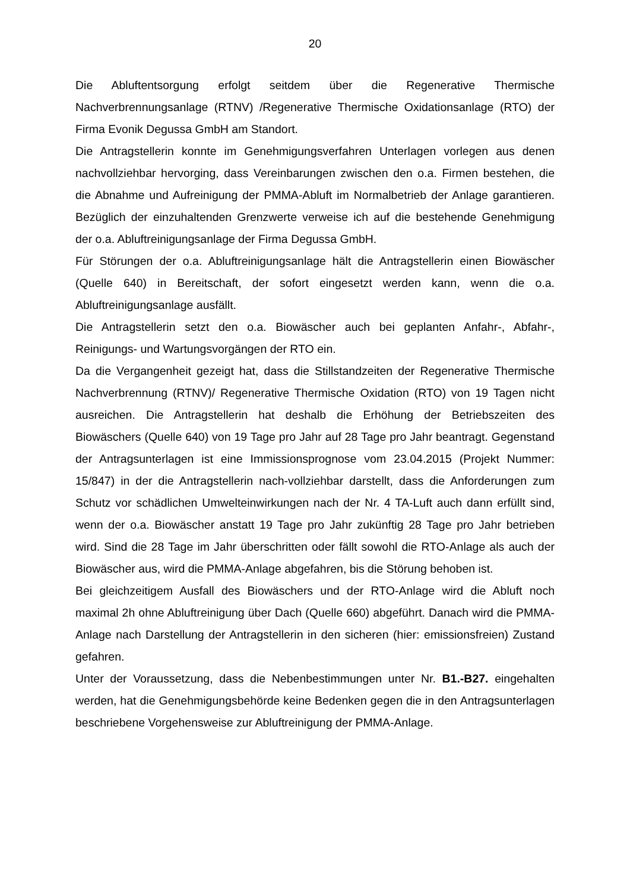20
Die Abluftentsorgung erfolgt seitdem über die Regenerative Thermische Nachverbrennungsanlage (RTNV) /Regenerative Thermische Oxidationsanlage (RTO) der Firma Evonik Degussa GmbH am Standort.
Die Antragstellerin konnte im Genehmigungsverfahren Unterlagen vorlegen aus denen nachvollziehbar hervorging, dass Vereinbarungen zwischen den o.a. Firmen bestehen, die die Abnahme und Aufreinigung der PMMA-Abluft im Normalbetrieb der Anlage garantieren. Bezüglich der einzuhaltenden Grenzwerte verweise ich auf die bestehende Genehmigung der o.a. Abluftreinigungsanlage der Firma Degussa GmbH.
Für Störungen der o.a. Abluftreinigungsanlage hält die Antragstellerin einen Biowäscher (Quelle 640) in Bereitschaft, der sofort eingesetzt werden kann, wenn die o.a. Abluftreinigungsanlage ausfällt.
Die Antragstellerin setzt den o.a. Biowäscher auch bei geplanten Anfahr-, Abfahr-, Reinigungs- und Wartungsvorgängen der RTO ein.
Da die Vergangenheit gezeigt hat, dass die Stillstandzeiten der Regenerative Thermische Nachverbrennung (RTNV)/ Regenerative Thermische Oxidation (RTO) von 19 Tagen nicht ausreichen. Die Antragstellerin hat deshalb die Erhöhung der Betriebszeiten des Biowäschers (Quelle 640) von 19 Tage pro Jahr auf 28 Tage pro Jahr beantragt. Gegenstand der Antragsunterlagen ist eine Immissionsprognose vom 23.04.2015 (Projekt Nummer: 15/847) in der die Antragstellerin nach-vollziehbar darstellt, dass die Anforderungen zum Schutz vor schädlichen Umwelteinwirkungen nach der Nr. 4 TA-Luft auch dann erfüllt sind, wenn der o.a. Biowäscher anstatt 19 Tage pro Jahr zukünftig 28 Tage pro Jahr betrieben wird. Sind die 28 Tage im Jahr überschritten oder fällt sowohl die RTO-Anlage als auch der Biowäscher aus, wird die PMMA-Anlage abgefahren, bis die Störung behoben ist.
Bei gleichzeitigem Ausfall des Biowäschers und der RTO-Anlage wird die Abluft noch maximal 2h ohne Abluftreinigung über Dach (Quelle 660) abgeführt. Danach wird die PMMA-Anlage nach Darstellung der Antragstellerin in den sicheren (hier: emissionsfreien) Zustand gefahren.
Unter der Voraussetzung, dass die Nebenbestimmungen unter Nr. B1.-B27. eingehalten werden, hat die Genehmigungsbehörde keine Bedenken gegen die in den Antragsunterlagen beschriebene Vorgehensweise zur Abluftreinigung der PMMA-Anlage.